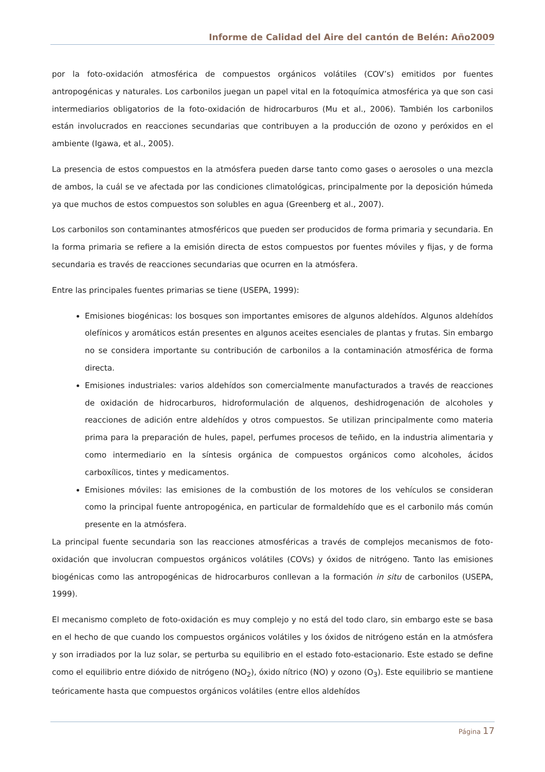Informe de Calidad del Aire del cantón de Belén: Año2009
por la foto-oxidación atmosférica de compuestos orgánicos volátiles (COV’s) emitidos por fuentes antropogénicas y naturales. Los carbonilos juegan un papel vital en la fotoquímica atmosférica ya que son casi intermediarios obligatorios de la foto-oxidación de hidrocarburos (Mu et al., 2006). También los carbonilos están involucrados en reacciones secundarias que contribuyen a la producción de ozono y peróxidos en el ambiente (Igawa, et al., 2005).
La presencia de estos compuestos en la atmósfera pueden darse tanto como gases o aerosoles o una mezcla de ambos, la cuál se ve afectada por las condiciones climatológicas, principalmente por la deposición húmeda ya que muchos de estos compuestos son solubles en agua (Greenberg et al., 2007).
Los carbonilos son contaminantes atmosféricos que pueden ser producidos de forma primaria y secundaria. En la forma primaria se refiere a la emisión directa de estos compuestos por fuentes móviles y fijas, y de forma secundaria es través de reacciones secundarias que ocurren en la atmósfera.
Entre las principales fuentes primarias se tiene (USEPA, 1999):
Emisiones biogénicas: los bosques son importantes emisores de algunos aldehídos. Algunos aldehídos olefínicos y aromáticos están presentes en algunos aceites esenciales de plantas y frutas. Sin embargo no se considera importante su contribución de carbonilos a la contaminación atmosférica de forma directa.
Emisiones industriales: varios aldehídos son comercialmente manufacturados a través de reacciones de oxidación de hidrocarburos, hidroformulación de alquenos, deshidrogenación de alcoholes y reacciones de adición entre aldehídos y otros compuestos. Se utilizan principalmente como materia prima para la preparación de hules, papel, perfumes procesos de teñido, en la industria alimentaria y como intermediario en la síntesis orgánica de compuestos orgánicos como alcoholes, ácidos carboxílicos, tintes y medicamentos.
Emisiones móviles: las emisiones de la combustión de los motores de los vehículos se consideran como la principal fuente antropogénica, en particular de formaldehído que es el carbonilo más común presente en la atmósfera.
La principal fuente secundaria son las reacciones atmosféricas a través de complejos mecanismos de foto-oxidación que involucran compuestos orgánicos volátiles (COVs) y óxidos de nitrógeno. Tanto las emisiones biogénicas como las antropogénicas de hidrocarburos conllevan a la formación in situ de carbonilos (USEPA, 1999).
El mecanismo completo de foto-oxidación es muy complejo y no está del todo claro, sin embargo este se basa en el hecho de que cuando los compuestos orgánicos volátiles y los óxidos de nitrógeno están en la atmósfera y son irradiados por la luz solar, se perturba su equilibrio en el estado foto-estacionario. Este estado se define como el equilibrio entre dióxido de nitrógeno (NO<sub>2</sub>), óxido nítrico (NO) y ozono (O<sub>3</sub>). Este equilibrio se mantiene teóricamente hasta que compuestos orgánicos volátiles (entre ellos aldehídos
Página 17